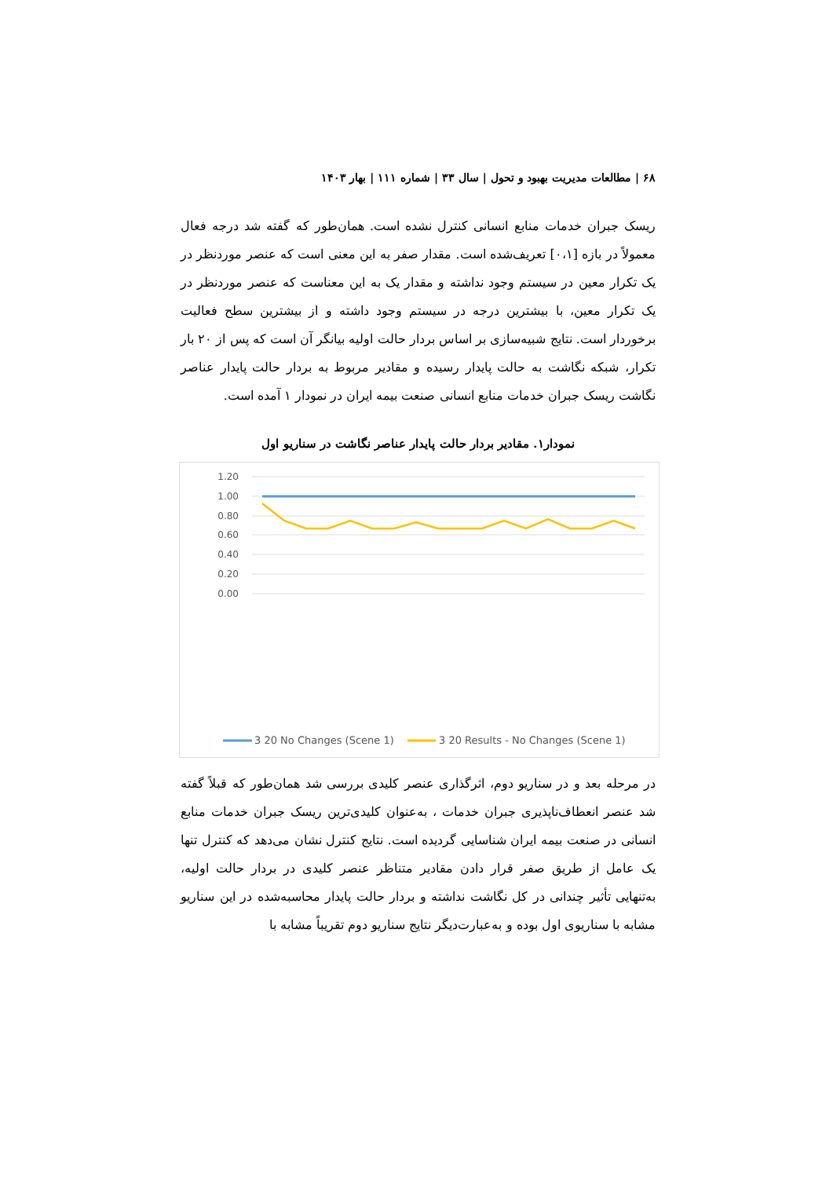۶۸ | مطالعات مدیریت بهبود و تحول | سال ۳۳ | شماره ۱۱۱ | بهار ۱۴۰۳
ریسک جبران خدمات منابع انسانی کنترل نشده است. همان‌طور که گفته شد درجه فعال معمولاً در بازه [۰،۱] تعریف‌شده است. مقدار صفر به این معنی است که عنصر موردنظر در یک تکرار معین در سیستم وجود نداشته و مقدار یک به این معناست که عنصر موردنظر در یک تکرار معین، با بیشترین درجه در سیستم وجود داشته و از بیشترین سطح فعالیت برخوردار است. نتایج شبیه‌سازی بر اساس بردار حالت اولیه بیانگر آن است که پس از ۲۰ بار تکرار، شبکه نگاشت به حالت پایدار رسیده و مقادیر مربوط به بردار حالت پایدار عناصر نگاشت ریسک جبران خدمات منابع انسانی صنعت بیمه ایران در نمودار ۱ آمده است.
نمودار۱. مقادیر بردار حالت پایدار عناصر نگاشت در سناریو اول
1.20
1.00
0.80
0.60
0.40
0.20
0.00
3 20 No Changes (Scene 1)
3 20 Results - No Changes (Scene 1)
در مرحله بعد و در سناریو دوم، اثرگذاری عنصر کلیدی بررسی شد همان‌طور که قبلاً گفته شد عنصر انعطاف‌ناپذیری جبران خدمات ، به‌عنوان کلیدی‌ترین ریسک جبران خدمات منابع انسانی در صنعت بیمه ایران شناسایی گردیده است. نتایج کنترل نشان می‌دهد که کنترل تنها یک عامل از طریق صفر قرار دادن مقادیر متناظر عنصر کلیدی در بردار حالت اولیه، به‌تنهایی تأثیر چندانی در کل نگاشت نداشته و بردار حالت پایدار محاسبه‌شده در این سناریو مشابه با سناریوی اول بوده و به‌عبارت‌دیگر نتایج سناریو دوم تقریباً مشابه با